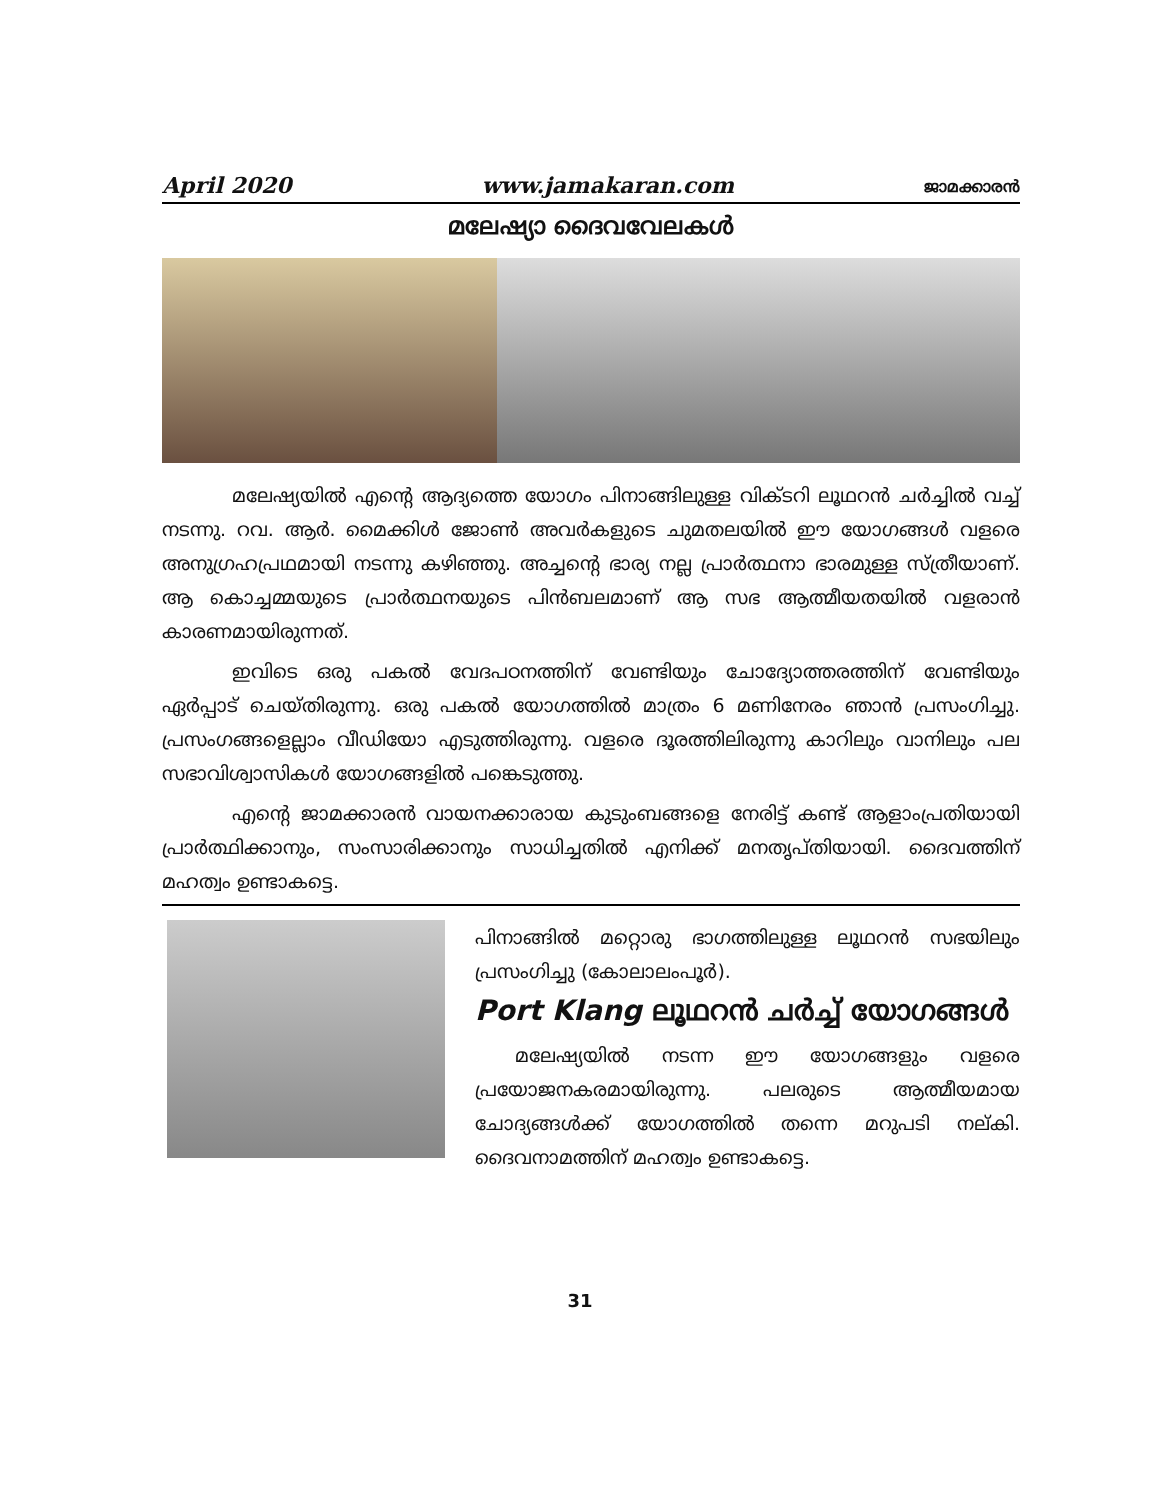April 2020 www.jamakaran.com ജാമക്കാരൻ
മലേഷ്യാ ദൈവവേലകൾ
മലേഷ്യയിൽ എന്റെ ആദ്യത്തെ യോഗം പിനാങ്ങിലുള്ള വിക്ടറി ലൂഥറൻ ചർച്ചിൽ വച്ച് നടന്നു. റവ. ആർ. മൈക്കിൾ ജോൺ അവർകളുടെ ചുമതലയിൽ ഈ യോഗങ്ങൾ വളരെ അനുഗ്രഹപ്രഥമായി നടന്നു കഴിഞ്ഞു. അച്ചന്റെ ഭാര്യ നല്ല പ്രാർത്ഥനാ ഭാരമുള്ള സ്ത്രീയാണ്. ആ കൊച്ചമ്മയുടെ പ്രാർത്ഥനയുടെ പിൻബലമാണ് ആ സഭ ആത്മീയതയിൽ വളരാൻ കാരണമായിരുന്നത്.
ഇവിടെ ഒരു പകൽ വേദപഠനത്തിന് വേണ്ടിയും ചോദ്യോത്തരത്തിന് വേണ്ടിയും ഏർപ്പാട് ചെയ്തിരുന്നു. ഒരു പകൽ യോഗത്തിൽ മാത്രം 6 മണിനേരം ഞാൻ പ്രസംഗിച്ചു. പ്രസംഗങ്ങളെല്ലാം വീഡിയോ എടുത്തിരുന്നു. വളരെ ദൂരത്തിലിരുന്നു കാറിലും വാനിലും പല സഭാവിശ്വാസികൾ യോഗങ്ങളിൽ പങ്കെടുത്തു.
എന്റെ ജാമക്കാരൻ വായനക്കാരായ കുടുംബങ്ങളെ നേരിട്ട് കണ്ട് ആളാംപ്രതിയായി പ്രാർത്ഥിക്കാനും, സംസാരിക്കാനും സാധിച്ചതിൽ എനിക്ക് മനതൃപ്തിയായി. ദൈവത്തിന് മഹത്വം ഉണ്ടാകട്ടെ.
പിനാങ്ങിൽ മറ്റൊരു ഭാഗത്തിലുള്ള ലൂഥറൻ സഭയിലും പ്രസംഗിച്ചു (കോലാലംപൂർ).
Port Klang ലൂഥറൻ ചർച്ച് യോഗങ്ങൾ
മലേഷ്യയിൽ നടന്ന ഈ യോഗങ്ങളും വളരെ പ്രയോജനകരമായിരുന്നു. പലരുടെ ആത്മീയമായ ചോദ്യങ്ങൾക്ക് യോഗത്തിൽ തന്നെ മറുപടി നല്കി. ദൈവനാമത്തിന് മഹത്വം ഉണ്ടാകട്ടെ.
31